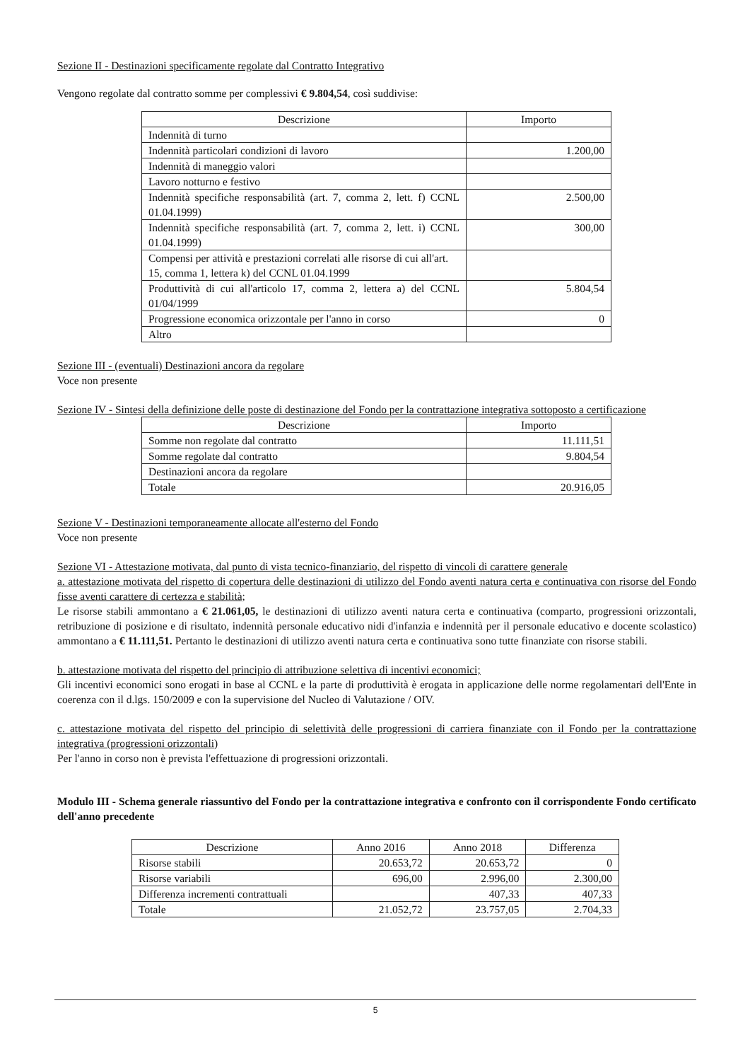Sezione II - Destinazioni specificamente regolate dal Contratto Integrativo
Vengono regolate dal contratto somme per complessivi € 9.804,54, così suddivise:
| Descrizione | Importo |
| --- | --- |
| Indennità di turno | |
| Indennità particolari condizioni di lavoro | 1.200,00 |
| Indennità di maneggio valori | |
| Lavoro notturno e festivo | |
| Indennità specifiche responsabilità (art. 7, comma 2, lett. f) CCNL 01.04.1999) | 2.500,00 |
| Indennità specifiche responsabilità (art. 7, comma 2, lett. i) CCNL 01.04.1999) | 300,00 |
| Compensi per attività e prestazioni correlati alle risorse di cui all'art. 15, comma 1, lettera k) del CCNL 01.04.1999 | |
| Produttività di cui all'articolo 17, comma 2, lettera a) del CCNL 01/04/1999 | 5.804,54 |
| Progressione economica orizzontale per l'anno in corso | 0 |
| Altro | |
Sezione III - (eventuali) Destinazioni ancora da regolare
Voce non presente
Sezione IV - Sintesi della definizione delle poste di destinazione del Fondo per la contrattazione integrativa sottoposto a certificazione
| Descrizione | Importo |
| --- | --- |
| Somme non regolate dal contratto | 11.111,51 |
| Somme regolate dal contratto | 9.804,54 |
| Destinazioni ancora da regolare | |
| Totale | 20.916,05 |
Sezione V - Destinazioni temporaneamente allocate all'esterno del Fondo
Voce non presente
Sezione VI - Attestazione motivata, dal punto di vista tecnico-finanziario, del rispetto di vincoli di carattere generale
a. attestazione motivata del rispetto di copertura delle destinazioni di utilizzo del Fondo aventi natura certa e continuativa con risorse del Fondo fisse aventi carattere di certezza e stabilità;
Le risorse stabili ammontano a € 21.061,05, le destinazioni di utilizzo aventi natura certa e continuativa (comparto, progressioni orizzontali, retribuzione di posizione e di risultato, indennità personale educativo nidi d'infanzia e indennità per il personale educativo e docente scolastico) ammontano a € 11.111,51. Pertanto le destinazioni di utilizzo aventi natura certa e continuativa sono tutte finanziate con risorse stabili.
b. attestazione motivata del rispetto del principio di attribuzione selettiva di incentivi economici;
Gli incentivi economici sono erogati in base al CCNL e la parte di produttività è erogata in applicazione delle norme regolamentari dell'Ente in coerenza con il d.lgs. 150/2009 e con la supervisione del Nucleo di Valutazione / OIV.
c. attestazione motivata del rispetto del principio di selettività delle progressioni di carriera finanziate con il Fondo per la contrattazione integrativa (progressioni orizzontali)
Per l'anno in corso non è prevista l'effettuazione di progressioni orizzontali.
Modulo III - Schema generale riassuntivo del Fondo per la contrattazione integrativa e confronto con il corrispondente Fondo certificato dell'anno precedente
| Descrizione | Anno 2016 | Anno 2018 | Differenza |
| --- | --- | --- | --- |
| Risorse stabili | 20.653,72 | 20.653,72 | 0 |
| Risorse variabili | 696,00 | 2.996,00 | 2.300,00 |
| Differenza incrementi contrattuali | | 407,33 | 407,33 |
| Totale | 21.052,72 | 23.757,05 | 2.704,33 |
5